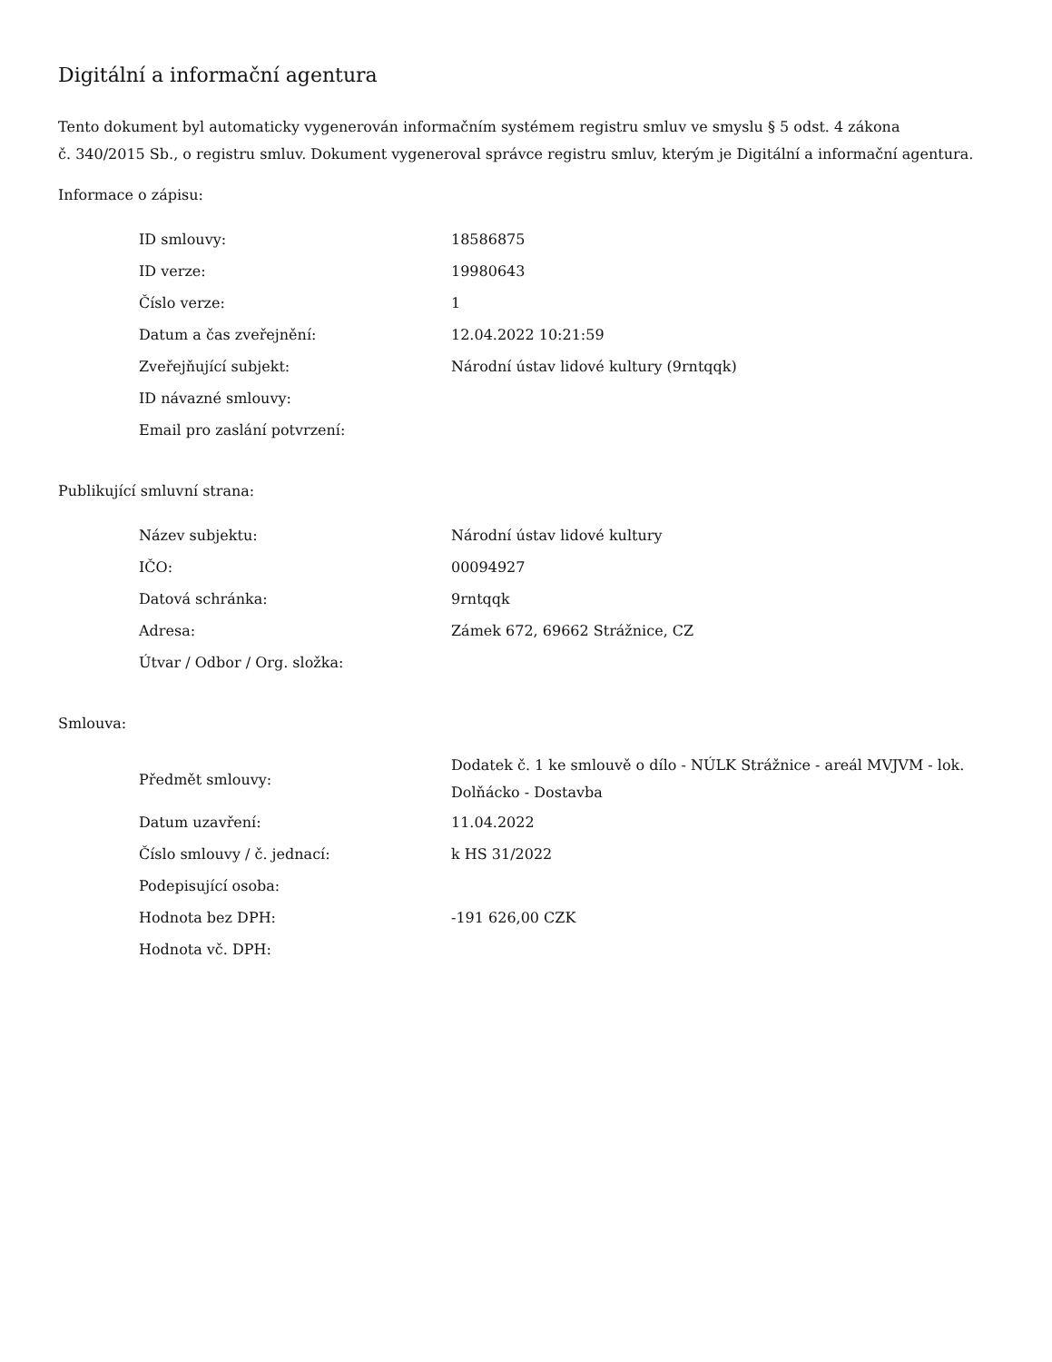Digitální a informační agentura
Tento dokument byl automaticky vygenerován informačním systémem registru smluv ve smyslu § 5 odst. 4 zákona
č. 340/2015 Sb., o registru smluv. Dokument vygeneroval správce registru smluv, kterým je Digitální a informační agentura.
Informace o zápisu:
| ID smlouvy: | 18586875 |
| ID verze: | 19980643 |
| Číslo verze: | 1 |
| Datum a čas zveřejnění: | 12.04.2022 10:21:59 |
| Zveřejňující subjekt: | Národní ústav lidové kultury (9rntqqk) |
| ID návazné smlouvy: | |
| Email pro zaslání potvrzení: | |
Publikující smluvní strana:
| Název subjektu: | Národní ústav lidové kultury |
| IČO: | 00094927 |
| Datová schránka: | 9rntqqk |
| Adresa: | Zámek 672, 69662 Strážnice, CZ |
| Útvar / Odbor / Org. složka: | |
Smlouva:
| Předmět smlouvy: | Dodatek č. 1 ke smlouvě o dílo - NÚLK Strážnice - areál MVJVM - lok. Dolňácko - Dostavba |
| Datum uzavření: | 11.04.2022 |
| Číslo smlouvy / č. jednací: | k HS 31/2022 |
| Podepisující osoba: | |
| Hodnota bez DPH: | -191 626,00 CZK |
| Hodnota vč. DPH: | |